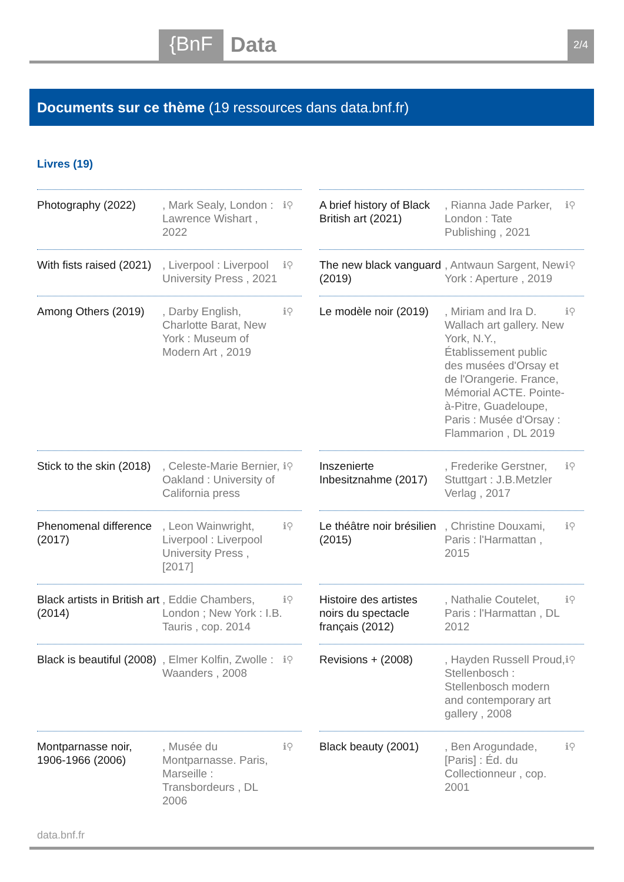{BnF Data 2/4
Documents sur ce thème (19 ressources dans data.bnf.fr)
Livres (19)
Photography (2022) , Mark Sealy, London : Lawrence Wishart , 2022
ℹ⚲
A brief history of Black British art (2021)
, Rianna Jade Parker, London : Tate Publishing , 2021
ℹ⚲
With fists raised (2021)
, Liverpool : Liverpool University Press , 2021
ℹ⚲
The new black vanguard (2019)
, Antwaun Sargent, New York : Aperture , 2019
ℹ⚲
Among Others (2019)
, Darby English, Charlotte Barat, New York : Museum of Modern Art , 2019
ℹ⚲
Le modèle noir (2019)
, Miriam and Ira D. Wallach art gallery. New York, N.Y., Établissement public des musées d'Orsay et de l'Orangerie. France, Mémorial ACTE. Pointe-à-Pitre, Guadeloupe, Paris : Musée d'Orsay : Flammarion , DL 2019
ℹ⚲
Stick to the skin (2018)
, Celeste-Marie Bernier, Oakland : University of California press
ℹ⚲
Inszenierte Inbesitznahme (2017)
, Frederike Gerstner, Stuttgart : J.B.Metzler Verlag , 2017
ℹ⚲
Phenomenal difference (2017)
, Leon Wainwright, Liverpool : Liverpool University Press , [2017]
ℹ⚲
Le théâtre noir brésilien (2015)
, Christine Douxami, Paris : l'Harmattan , 2015
ℹ⚲
Black artists in British art (2014)
, Eddie Chambers, London ; New York : I.B. Tauris , cop. 2014
ℹ⚲
Histoire des artistes noirs du spectacle français (2012)
, Nathalie Coutelet, Paris : l'Harmattan , DL 2012
ℹ⚲
Black is beautiful (2008)
, Elmer Kolfin, Zwolle : Waanders , 2008
ℹ⚲
Revisions + (2008) , Hayden Russell Proud, Stellenbosch : Stellenbosch modern and contemporary art gallery , 2008
ℹ⚲
Montparnasse noir, 1906-1966 (2006)
, Musée du Montparnasse. Paris, Marseille : Transbordeurs , DL 2006
ℹ⚲
Black beauty (2001)
, Ben Arogundade, [Paris] : Éd. du Collectionneur , cop. 2001
ℹ⚲
data.bnf.fr